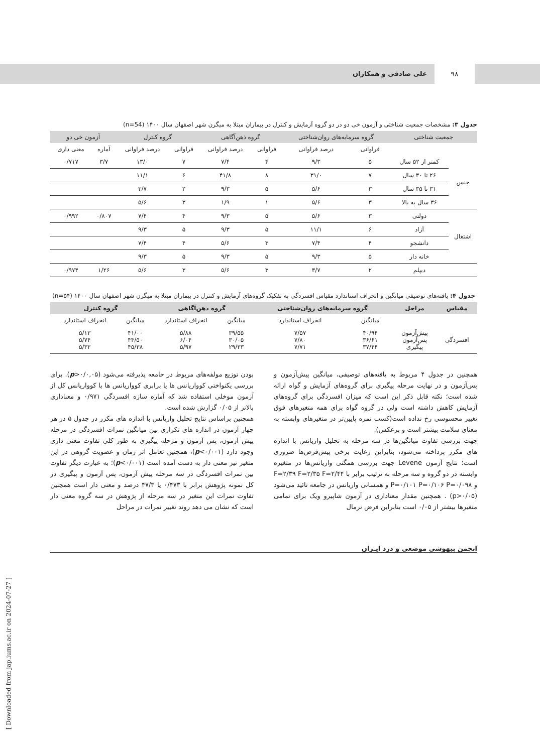۹۸ علی صادقی و همکاران
جدول ۳: مشخصات جمعیت شناختی و آزمون خی دو در دو گروه آزمایش و کنترل در بیماران مبتلا به میگرن شهر اصفهان سال ۱۴۰۰ (n=54)
| جمعیت شناختی | | گروه سرمایه‌های روان‌شناختی | | گروه ذهن‌آگاهی | | گروه کنترل | | آزمون خی دو | |
| --- | --- | --- | --- | --- | --- | --- | --- | --- | --- |
| | | فراوانی | درصد فراوانی | فراوانی | درصد فراوانی | فراوانی | درصد فراوانی | آماره | معنی داری |
| جنس | کمتر از ۵۲ سال | ۵ | ۹/۳ | ۴ | ۷/۴ | ۷ | ۱۳/۰ | ۳/۷ | ۰/۷۱۷ |
| | ۲۶ تا ۳۰ سال | ۷ | ۳۱/۰ | ۸ | ۴۱/۸ | ۶ | ۱۱/۱ | | |
| | ۳۱ تا ۳۵ سال | ۳ | ۵/۶ | ۵ | ۹/۳ | ۲ | ۳/۷ | | |
| | ۳۶ سال به بالا | ۳ | ۵/۶ | ۱ | ۱/۹ | ۳ | ۵/۶ | | |
| اشتغال | دولتی | ۳ | ۵/۶ | ۵ | ۹/۳ | ۴ | ۷/۴ | ۰/۸۰۷ | ۰/۹۹۲ |
| | آزاد | ۶ | ۱۱/۱ | ۵ | ۹/۳ | ۵ | ۹/۳ | | |
| | دانشجو | ۴ | ۷/۴ | ۳ | ۵/۶ | ۴ | ۷/۴ | | |
| | خانه دار | ۵ | ۹/۳ | ۵ | ۹/۳ | ۵ | ۹/۳ | | |
| | دیپلم | ۲ | ۳/۷ | ۳ | ۵/۶ | ۳ | ۵/۶ | ۱/۲۶ | ۰/۹۷۴ |
جدول ۴: یافته‌های توصیفی میانگین و انحراف استاندارد مقیاس افسردگی به تفکیک گروه‌های آزمایش و کنترل در بیماران مبتلا به میگرن شهر اصفهان سال ۱۴۰۰ (n=۵۴)
| مقیاس | مراحل | گروه سرمایه‌های روان‌شناختی | | گروه ذهن‌آگاهی | | گروه کنترل | |
| --- | --- | --- | --- | --- | --- | --- | --- |
| | | میانگین | انحراف استاندارد | میانگین | انحراف استاندارد | میانگین | انحراف استاندارد |
| افسردگی | پیش‌آزمون پس‌آزمون پیگیری | ۴۰/۹۴ ۳۶/۶۱ ۳۷/۴۴ | ۷/۵۷ ۷/۸۰ ۷/۷۱ | ۳۹/۵۵ ۳۰/۰۵ ۲۹/۳۳ | ۵/۸۸ ۶/۰۴ ۵/۹۷ | ۴۱/۰۰ ۴۴/۵۰ ۴۵/۳۸ | ۵/۱۳ ۵/۷۴ ۵/۳۲ |
همچنین در جدول ۴ مربوط به یافته‌های توصیفی، میانگین پیش‌آزمون و پس‌آزمون و در نهایت مرحله پیگیری برای گروه‌های آزمایش و گواه ارائه شده است؛ نکته قابل ذکر این است که میزان افسردگی برای گروه‌های آزمایش کاهش داشته است ولی در گروه گواه برای همه متغیرهای فوق تغییر محسوسی رخ نداده است(کسب نمره پایین‌تر در متغیرهای وابسته به معنای سلامت بیشتر است و برعکس).
جهت بررسی تفاوت میانگین‌ها در سه مرحله به تحلیل واریانس با اندازه های مکرر پرداخته می‌شود، بنابراین رعایت برخی پیش‌فرض‌ها ضروری است؛ نتایج آزمون Levene جهت بررسی همگنی واریانس‌ها در متغیره وابسته در دو گروه و سه مرحله به ترتیب برابر با F=۲/۳۹ F=۲/۳۵ F=۲/۴۴ و P=۰/۱۰۱ P=۰/۱۰۶ P=۰/۰۹۸ و همسانی واریانس در جامعه تائید می‌شود (p>۰/۰۵) . همچنین مقدار معناداری در آزمون شاپیرو ویک برای تمامی متغیرها بیشتر از ۰/۰۵ است بنابراین فرض نرمال
بودن توزیع مولفه‌های مربوط در جامعه پذیرفته می‌شود (p>۰/۰,۰۵). برای بررسی یکنواختی کوواریانس ها یا برابری کوواریانس ها با کوواریانس کل از آزمون موخلی استفاده شد که آماره سازه افسردگی ۰/۹۷۱ و معناداری بالاتر از ۰/۰۵ گزارش شده است.
همچنین براساس نتایج تحلیل واریانس با اندازه های مکرر در جدول ۵ در هر چهار آزمون در اندازه های تکراری بین میانگین نمرات افسردگی در مرحله پیش آزمون، پس آزمون و مرحله پیگیری به طور کلی تفاوت معنی داری وجود دارد (p<۰/۰۰۱)، همچنین تعامل اثر زمان و عضویت گروهی در این متغیر نیز معنی دار به دست آمده است (p<۰/۰۰۱)؛ به عبارت دیگر تفاوت بین نمرات افسردگی در سه مرحله پیش آزمون، پس آزمون و پیگیری در کل نمونه پژوهش برابر با ۰/۴۷۳ یا ۴۷/۳ درصد و معنی دار است همچنین تفاوت نمرات این متغیر در سه مرحله از پژوهش در سه گروه معنی دار است که نشان می دهد روند تغییر نمرات در مراحل
انجمن بیهوشی موضعی و درد ایـران
[ Downloaded from jap.iums.ac.ir on 2024-07-27 ]